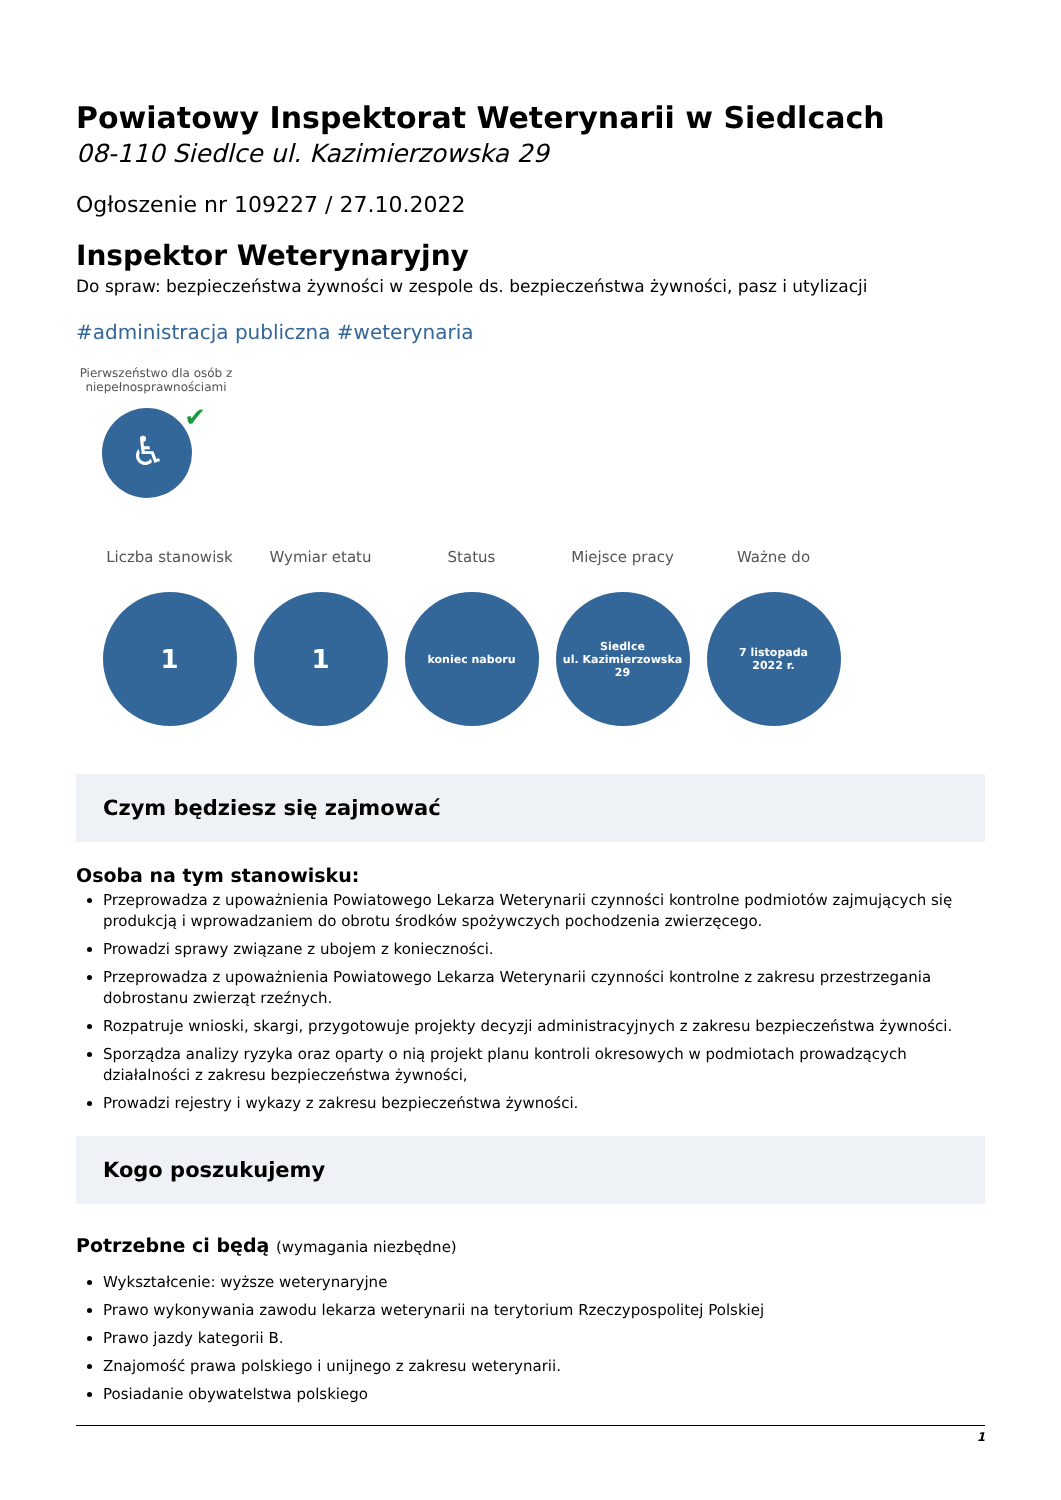Powiatowy Inspektorat Weterynarii w Siedlcach
08-110 Siedlce ul. Kazimierzowska 29
Ogłoszenie nr 109227 / 27.10.2022
Inspektor Weterynaryjny
Do spraw: bezpieczeństwa żywności w zespole ds. bezpieczeństwa żywności, pasz i utylizacji
#administracja publiczna #weterynaria
Pierwszeństwo dla osób z niepełnosprawnościami
♿
✔
Liczba stanowisk
1
Wymiar etatu
1
Status
koniec naboru
Miejsce pracy
Siedlce
ul. Kazimierzowska
29
Ważne do
7 listopada
2022 r.
Czym będziesz się zajmować
Osoba na tym stanowisku:
Przeprowadza z upoważnienia Powiatowego Lekarza Weterynarii czynności kontrolne podmiotów zajmujących się produkcją i wprowadzaniem do obrotu środków spożywczych pochodzenia zwierzęcego.
Prowadzi sprawy związane z ubojem z konieczności.
Przeprowadza z upoważnienia Powiatowego Lekarza Weterynarii czynności kontrolne z zakresu przestrzegania dobrostanu zwierząt rzeźnych.
Rozpatruje wnioski, skargi, przygotowuje projekty decyzji administracyjnych z zakresu bezpieczeństwa żywności.
Sporządza analizy ryzyka oraz oparty o nią projekt planu kontroli okresowych w podmiotach prowadzących działalności z zakresu bezpieczeństwa żywności,
Prowadzi rejestry i wykazy z zakresu bezpieczeństwa żywności.
Kogo poszukujemy
Potrzebne ci będą (wymagania niezbędne)
Wykształcenie: wyższe weterynaryjne
Prawo wykonywania zawodu lekarza weterynarii na terytorium Rzeczypospolitej Polskiej
Prawo jazdy kategorii B.
Znajomość prawa polskiego i unijnego z zakresu weterynarii.
Posiadanie obywatelstwa polskiego
1